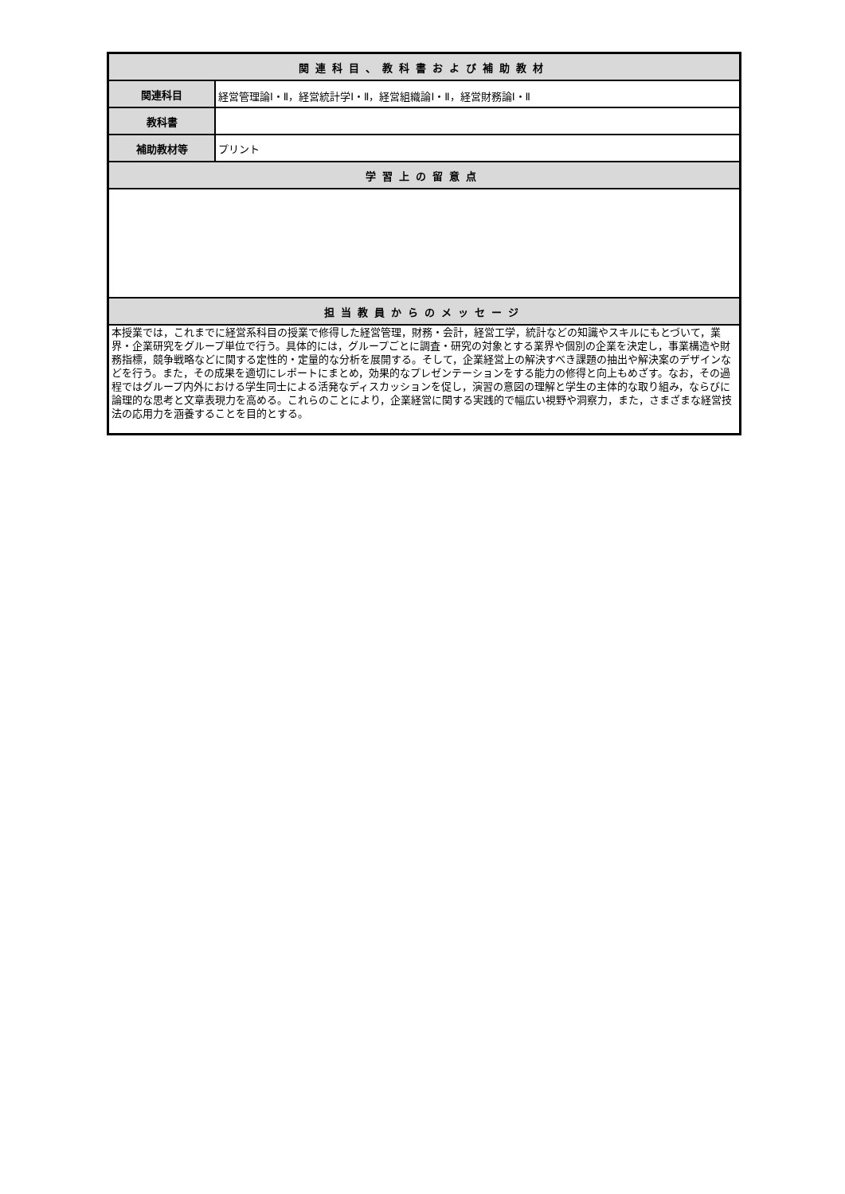| 関連科目、教科書および補助教材 | |
| --- | --- |
| 関連科目 | 経営管理論Ⅰ・Ⅱ，経営統計学Ⅰ・Ⅱ，経営組織論Ⅰ・Ⅱ，経営財務論Ⅰ・Ⅱ |
| 教科書 | |
| 補助教材等 | プリント |
| 学習上の留意点 | |
| 担当教員からのメッセージ | |
| 本授業では，これまでに経営系科目の授業で修得した経営管理，財務・会計，経営工学，統計などの知識やスキルにもとづいて，業界・企業研究をグループ単位で行う。具体的には，グループごとに調査・研究の対象とする業界や個別の企業を決定し，事業構造や財務指標，競争戦略などに関する定性的・定量的な分析を展開する。そして，企業経営上の解決すべき課題の抽出や解決案のデザインなどを行う。また，その成果を適切にレポートにまとめ，効果的なプレゼンテーションをする能力の修得と向上もめざす。なお，その過程ではグループ内外における学生同士による活発なディスカッションを促し，演習の意図の理解と学生の主体的な取り組み，ならびに論理的な思考と文章表現力を高める。これらのことにより，企業経営に関する実践的で幅広い視野や洞察力，また，さまざまな経営技法の応用力を涵養することを目的とする。 | |